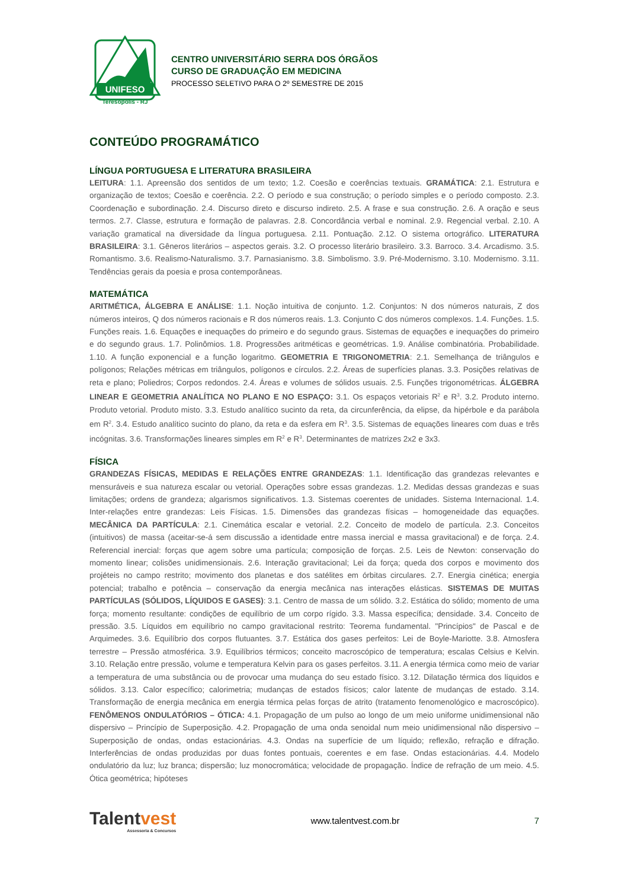UNIFESO
Teresópolis - RJ
CENTRO UNIVERSITÁRIO SERRA DOS ÓRGÃOS
CURSO DE GRADUAÇÃO EM MEDICINA
PROCESSO SELETIVO PARA O 2º SEMESTRE DE 2015
CONTEÚDO PROGRAMÁTICO
LÍNGUA PORTUGUESA E LITERATURA BRASILEIRA
LEITURA: 1.1. Apreensão dos sentidos de um texto; 1.2. Coesão e coerências textuais. GRAMÁTICA: 2.1. Estrutura e organização de textos; Coesão e coerência. 2.2. O período e sua construção; o período simples e o período composto. 2.3. Coordenação e subordinação. 2.4. Discurso direto e discurso indireto. 2.5. A frase e sua construção. 2.6. A oração e seus termos. 2.7. Classe, estrutura e formação de palavras. 2.8. Concordância verbal e nominal. 2.9. Regencial verbal. 2.10. A variação gramatical na diversidade da língua portuguesa. 2.11. Pontuação. 2.12. O sistema ortográfico. LITERATURA BRASILEIRA: 3.1. Gêneros literários – aspectos gerais. 3.2. O processo literário brasileiro. 3.3. Barroco. 3.4. Arcadismo. 3.5. Romantismo. 3.6. Realismo-Naturalismo. 3.7. Parnasianismo. 3.8. Simbolismo. 3.9. Pré-Modernismo. 3.10. Modernismo. 3.11. Tendências gerais da poesia e prosa contemporâneas.
MATEMÁTICA
ARITMÉTICA, ÁLGEBRA E ANÁLISE: 1.1. Noção intuitiva de conjunto. 1.2. Conjuntos: N dos números naturais, Z dos números inteiros, Q dos números racionais e R dos números reais. 1.3. Conjunto C dos números complexos. 1.4. Funções. 1.5. Funções reais. 1.6. Equações e inequações do primeiro e do segundo graus. Sistemas de equações e inequações do primeiro e do segundo graus. 1.7. Polinômios. 1.8. Progressões aritméticas e geométricas. 1.9. Análise combinatória. Probabilidade. 1.10. A função exponencial e a função logaritmo. GEOMETRIA E TRIGONOMETRIA: 2.1. Semelhança de triângulos e polígonos; Relações métricas em triângulos, polígonos e círculos. 2.2. Áreas de superfícies planas. 3.3. Posições relativas de reta e plano; Poliedros; Corpos redondos. 2.4. Áreas e volumes de sólidos usuais. 2.5. Funções trigonométricas. ÁLGEBRA LINEAR E GEOMETRIA ANALÍTICA NO PLANO E NO ESPAÇO: 3.1. Os espaços vetoriais R<sup>2</sup> e R<sup>3</sup>. 3.2. Produto interno. Produto vetorial. Produto misto. 3.3. Estudo analítico sucinto da reta, da circunferência, da elipse, da hipérbole e da parábola em R<sup>2</sup>. 3.4. Estudo analítico sucinto do plano, da reta e da esfera em R<sup>3</sup>. 3.5. Sistemas de equações lineares com duas e três incógnitas. 3.6. Transformações lineares simples em R<sup>2</sup> e R<sup>3</sup>. Determinantes de matrizes 2x2 e 3x3.
FÍSICA
GRANDEZAS FÍSICAS, MEDIDAS E RELAÇÕES ENTRE GRANDEZAS: 1.1. Identificação das grandezas relevantes e mensuráveis e sua natureza escalar ou vetorial. Operações sobre essas grandezas. 1.2. Medidas dessas grandezas e suas limitações; ordens de grandeza; algarismos significativos. 1.3. Sistemas coerentes de unidades. Sistema Internacional. 1.4. Inter-relações entre grandezas: Leis Físicas. 1.5. Dimensões das grandezas físicas – homogeneidade das equações. MECÂNICA DA PARTÍCULA: 2.1. Cinemática escalar e vetorial. 2.2. Conceito de modelo de partícula. 2.3. Conceitos (intuitivos) de massa (aceitar-se-á sem discussão a identidade entre massa inercial e massa gravitacional) e de força. 2.4. Referencial inercial: forças que agem sobre uma partícula; composição de forças. 2.5. Leis de Newton: conservação do momento linear; colisões unidimensionais. 2.6. Interação gravitacional; Lei da força; queda dos corpos e movimento dos projéteis no campo restrito; movimento dos planetas e dos satélites em órbitas circulares. 2.7. Energia cinética; energia potencial; trabalho e potência – conservação da energia mecânica nas interações elásticas. SISTEMAS DE MUITAS PARTÍCULAS (SÓLIDOS, LÍQUIDOS E GASES): 3.1. Centro de massa de um sólido. 3.2. Estática do sólido; momento de uma força; momento resultante: condições de equilíbrio de um corpo rígido. 3.3. Massa específica; densidade. 3.4. Conceito de pressão. 3.5. Líquidos em equilíbrio no campo gravitacional restrito: Teorema fundamental. "Princípios" de Pascal e de Arquimedes. 3.6. Equilíbrio dos corpos flutuantes. 3.7. Estática dos gases perfeitos: Lei de Boyle-Mariotte. 3.8. Atmosfera terrestre – Pressão atmosférica. 3.9. Equilíbrios térmicos; conceito macroscópico de temperatura; escalas Celsius e Kelvin. 3.10. Relação entre pressão, volume e temperatura Kelvin para os gases perfeitos. 3.11. A energia térmica como meio de variar a temperatura de uma substância ou de provocar uma mudança do seu estado físico. 3.12. Dilatação térmica dos líquidos e sólidos. 3.13. Calor específico; calorimetria; mudanças de estados físicos; calor latente de mudanças de estado. 3.14. Transformação de energia mecânica em energia térmica pelas forças de atrito (tratamento fenomenológico e macroscópico). FENÔMENOS ONDULATÓRIOS – ÓTICA: 4.1. Propagação de um pulso ao longo de um meio uniforme unidimensional não dispersivo – Princípio de Superposição. 4.2. Propagação de uma onda senoidal num meio unidimensional não dispersivo – Superposição de ondas, ondas estacionárias. 4.3. Ondas na superfície de um líquido; reflexão, refração e difração. Interferências de ondas produzidas por duas fontes pontuais, coerentes e em fase. Ondas estacionárias. 4.4. Modelo ondulatório da luz; luz branca; dispersão; luz monocromática; velocidade de propagação. Índice de refração de um meio. 4.5. Ótica geométrica; hipóteses
Talentvest
Assessoria & Concursos
www.talentvest.com.br 7